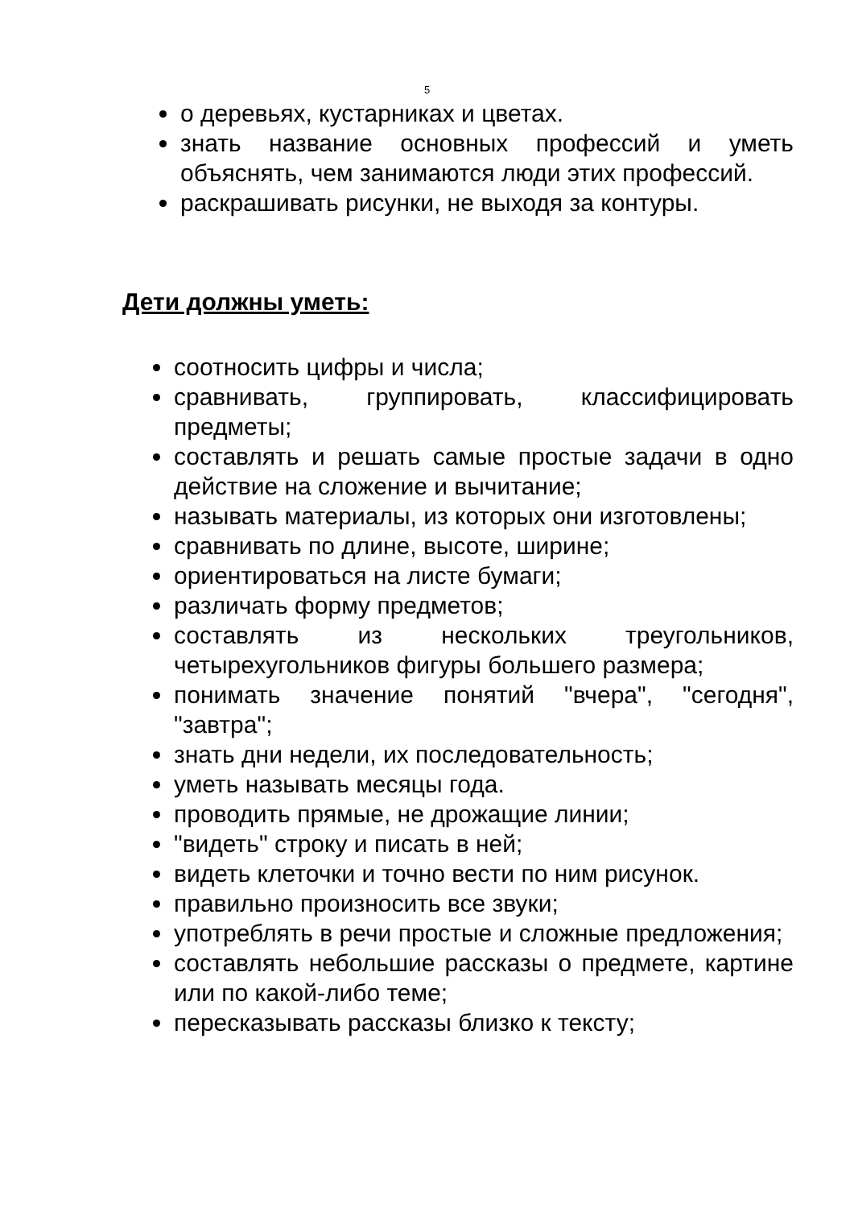5
о деревьях, кустарниках и цветах.
знать название основных профессий и уметь объяснять, чем занимаются люди этих профессий.
раскрашивать рисунки, не выходя за контуры.
Дети должны уметь:
соотносить цифры и числа;
сравнивать, группировать, классифицировать предметы;
составлять и решать самые простые задачи в одно действие на сложение и вычитание;
называть материалы, из которых они изготовлены;
сравнивать по длине, высоте, ширине;
ориентироваться на листе бумаги;
различать форму предметов;
составлять из нескольких треугольников, четырехугольников фигуры большего размера;
понимать значение понятий "вчера", "сегодня", "завтра";
знать дни недели, их последовательность;
уметь называть месяцы года.
проводить прямые, не дрожащие линии;
"видеть" строку и писать в ней;
видеть клеточки и точно вести по ним рисунок.
правильно произносить все звуки;
употреблять в речи простые и сложные предложения;
составлять небольшие рассказы о предмете, картине или по какой-либо теме;
пересказывать рассказы близко к тексту;